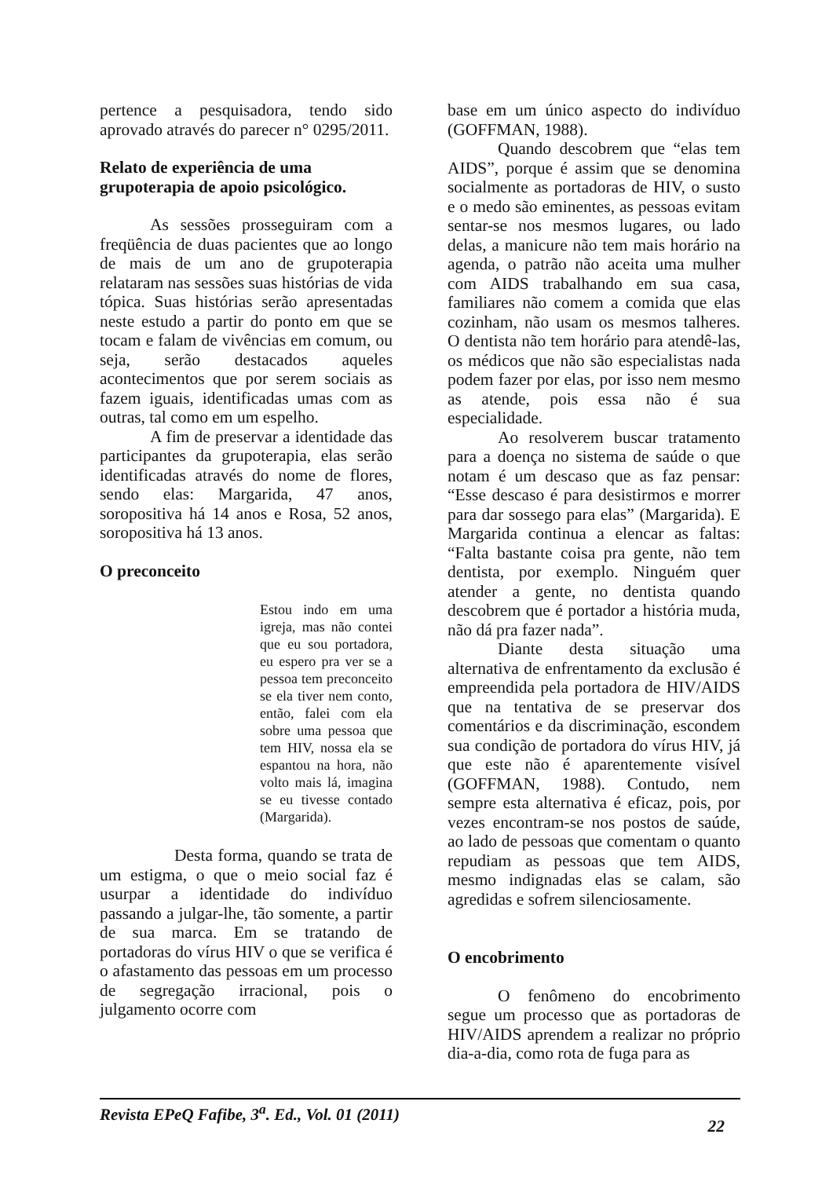pertence a pesquisadora, tendo sido aprovado através do parecer n° 0295/2011.
Relato de experiência de uma grupoterapia de apoio psicológico.
As sessões prosseguiram com a freqüência de duas pacientes que ao longo de mais de um ano de grupoterapia relataram nas sessões suas histórias de vida tópica. Suas histórias serão apresentadas neste estudo a partir do ponto em que se tocam e falam de vivências em comum, ou seja, serão destacados aqueles acontecimentos que por serem sociais as fazem iguais, identificadas umas com as outras, tal como em um espelho.
A fim de preservar a identidade das participantes da grupoterapia, elas serão identificadas através do nome de flores, sendo elas: Margarida, 47 anos, soropositiva há 14 anos e Rosa, 52 anos, soropositiva há 13 anos.
O preconceito
Estou indo em uma igreja, mas não contei que eu sou portadora, eu espero pra ver se a pessoa tem preconceito se ela tiver nem conto, então, falei com ela sobre uma pessoa que tem HIV, nossa ela se espantou na hora, não volto mais lá, imagina se eu tivesse contado (Margarida).
Desta forma, quando se trata de um estigma, o que o meio social faz é usurpar a identidade do indivíduo passando a julgar-lhe, tão somente, a partir de sua marca. Em se tratando de portadoras do vírus HIV o que se verifica é o afastamento das pessoas em um processo de segregação irracional, pois o julgamento ocorre com
base em um único aspecto do indivíduo (GOFFMAN, 1988).
Quando descobrem que “elas tem AIDS”, porque é assim que se denomina socialmente as portadoras de HIV, o susto e o medo são eminentes, as pessoas evitam sentar-se nos mesmos lugares, ou lado delas, a manicure não tem mais horário na agenda, o patrão não aceita uma mulher com AIDS trabalhando em sua casa, familiares não comem a comida que elas cozinham, não usam os mesmos talheres. O dentista não tem horário para atendê-las, os médicos que não são especialistas nada podem fazer por elas, por isso nem mesmo as atende, pois essa não é sua especialidade.
Ao resolverem buscar tratamento para a doença no sistema de saúde o que notam é um descaso que as faz pensar: “Esse descaso é para desistirmos e morrer para dar sossego para elas” (Margarida). E Margarida continua a elencar as faltas: “Falta bastante coisa pra gente, não tem dentista, por exemplo. Ninguém quer atender a gente, no dentista quando descobrem que é portador a história muda, não dá pra fazer nada”.
Diante desta situação uma alternativa de enfrentamento da exclusão é empreendida pela portadora de HIV/AIDS que na tentativa de se preservar dos comentários e da discriminação, escondem sua condição de portadora do vírus HIV, já que este não é aparentemente visível (GOFFMAN, 1988). Contudo, nem sempre esta alternativa é eficaz, pois, por vezes encontram-se nos postos de saúde, ao lado de pessoas que comentam o quanto repudiam as pessoas que tem AIDS, mesmo indignadas elas se calam, são agredidas e sofrem silenciosamente.
O encobrimento
O fenômeno do encobrimento segue um processo que as portadoras de HIV/AIDS aprendem a realizar no próprio dia-a-dia, como rota de fuga para as
Revista EPeQ Fafibe, 3<sup>a</sup>. Ed., Vol. 01 (2011)
22